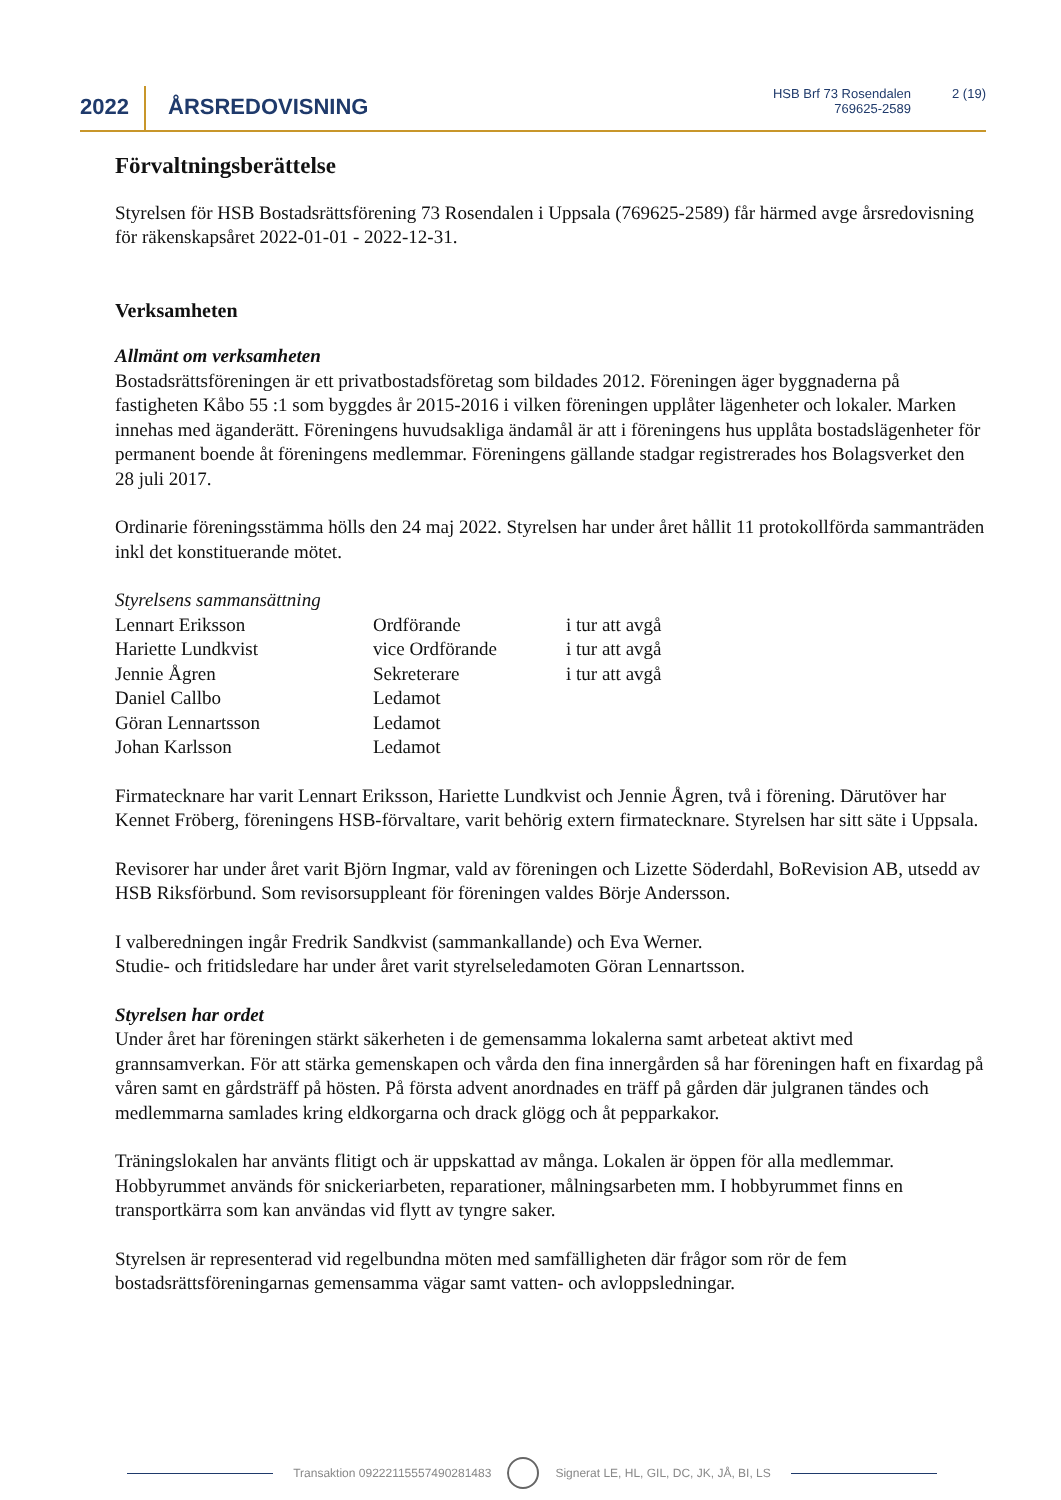2022 ÅRSREDOVISNING
HSB Brf 73 Rosendalen
769625-2589
2 (19)
Förvaltningsberättelse
Styrelsen för HSB Bostadsrättsförening 73 Rosendalen i Uppsala (769625-2589) får härmed avge årsredovisning för räkenskapsåret 2022-01-01 - 2022-12-31.
Verksamheten
Allmänt om verksamheten
Bostadsrättsföreningen är ett privatbostadsföretag som bildades 2012. Föreningen äger byggnaderna på fastigheten Kåbo 55 :1 som byggdes år 2015-2016 i vilken föreningen upplåter lägenheter och lokaler. Marken innehas med äganderätt. Föreningens huvudsakliga ändamål är att i föreningens hus upplåta bostadslägenheter för permanent boende åt föreningens medlemmar. Föreningens gällande stadgar registrerades hos Bolagsverket den 28 juli 2017.
Ordinarie föreningsstämma hölls den 24 maj 2022. Styrelsen har under året hållit 11 protokollförda sammanträden inkl det konstituerande mötet.
Styrelsens sammansättning
| Lennart Eriksson | Ordförande | i tur att avgå |
| Hariette Lundkvist | vice Ordförande | i tur att avgå |
| Jennie Ågren | Sekreterare | i tur att avgå |
| Daniel Callbo | Ledamot | |
| Göran Lennartsson | Ledamot | |
| Johan Karlsson | Ledamot | |
Firmatecknare har varit Lennart Eriksson, Hariette Lundkvist och Jennie Ågren, två i förening. Därutöver har Kennet Fröberg, föreningens HSB-förvaltare, varit behörig extern firmatecknare. Styrelsen har sitt säte i Uppsala.
Revisorer har under året varit Björn Ingmar, vald av föreningen och Lizette Söderdahl, BoRevision AB, utsedd av HSB Riksförbund. Som revisorsuppleant för föreningen valdes Börje Andersson.
I valberedningen ingår Fredrik Sandkvist (sammankallande) och Eva Werner.
Studie- och fritidsledare har under året varit styrelseledamoten Göran Lennartsson.
Styrelsen har ordet
Under året har föreningen stärkt säkerheten i de gemensamma lokalerna samt arbeteat aktivt med grannsamverkan. För att stärka gemenskapen och vårda den fina innergården så har föreningen haft en fixardag på våren samt en gårdsträff på hösten. På första advent anordnades en träff på gården där julgranen tändes och medlemmarna samlades kring eldkorgarna och drack glögg och åt pepparkakor.
Träningslokalen har använts flitigt och är uppskattad av många. Lokalen är öppen för alla medlemmar. Hobbyrummet används för snickeriarbeten, reparationer, målningsarbeten mm. I hobbyrummet finns en transportkärra som kan användas vid flytt av tyngre saker.
Styrelsen är representerad vid regelbundna möten med samfälligheten där frågor som rör de fem bostadsrättsföreningarnas gemensamma vägar samt vatten- och avloppsledningar.
Transaktion 09222115557490281483
Signerat LE, HL, GIL, DC, JK, JÅ, BI, LS